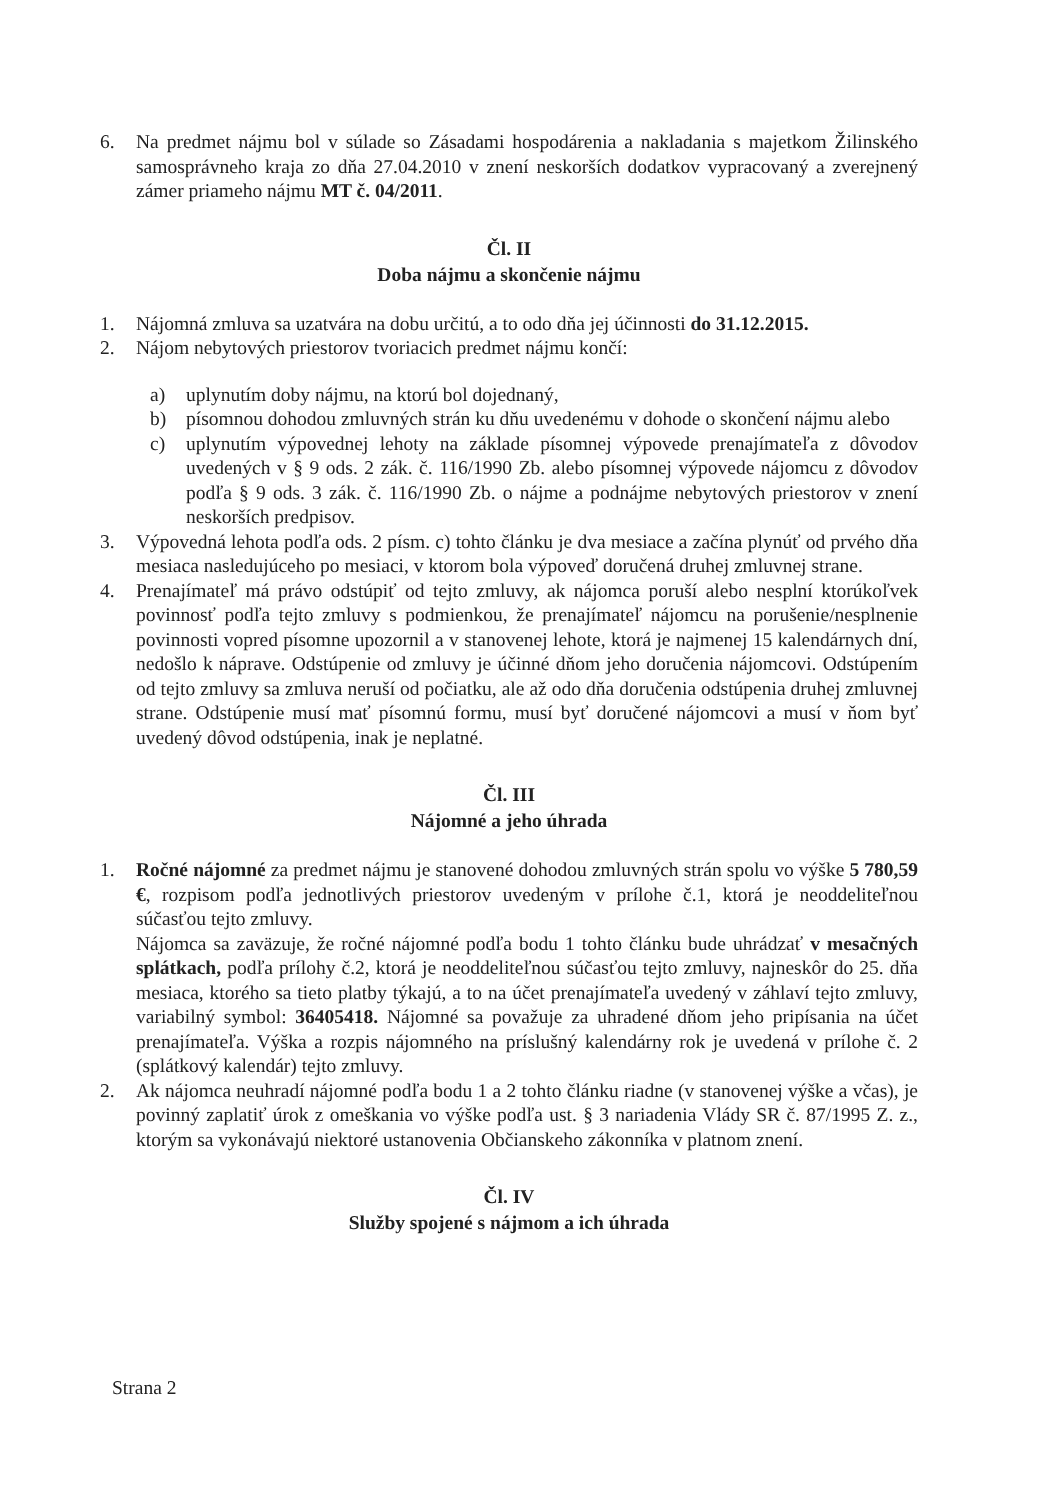6. Na predmet nájmu bol v súlade so Zásadami hospodárenia a nakladania s majetkom Žilinského samosprávneho kraja zo dňa 27.04.2010 v znení neskorších dodatkov vypracovaný a zverejnený zámer priameho nájmu MT č. 04/2011.
Čl. II
Doba nájmu a skončenie nájmu
1. Nájomná zmluva sa uzatvára na dobu určitú, a to odo dňa jej účinnosti do 31.12.2015.
2. Nájom nebytových priestorov tvoriacich predmet nájmu končí:
a) uplynutím doby nájmu, na ktorú bol dojednaný,
b) písomnou dohodou zmluvných strán ku dňu uvedenému v dohode o skončení nájmu alebo
c) uplynutím výpovednej lehoty na základe písomnej výpovede prenajímateľa z dôvodov uvedených v § 9 ods. 2 zák. č. 116/1990 Zb. alebo písomnej výpovede nájomcu z dôvodov podľa § 9 ods. 3 zák. č. 116/1990 Zb. o nájme a podnájme nebytových priestorov v znení neskorších predpisov.
3. Výpovedná lehota podľa ods. 2 písm. c) tohto článku je dva mesiace a začína plynúť od prvého dňa mesiaca nasledujúceho po mesiaci, v ktorom bola výpoveď doručená druhej zmluvnej strane.
4. Prenajímateľ má právo odstúpiť od tejto zmluvy, ak nájomca poruší alebo nesplní ktorúkoľvek povinnosť podľa tejto zmluvy s podmienkou, že prenajímateľ nájomcu na porušenie/nesplnenie povinnosti vopred písomne upozornil a v stanovenej lehote, ktorá je najmenej 15 kalendárnych dní, nedošlo k náprave. Odstúpenie od zmluvy je účinné dňom jeho doručenia nájomcovi. Odstúpením od tejto zmluvy sa zmluva neruší od počiatku, ale až odo dňa doručenia odstúpenia druhej zmluvnej strane. Odstúpenie musí mať písomnú formu, musí byť doručené nájomcovi a musí v ňom byť uvedený dôvod odstúpenia, inak je neplatné.
Čl. III
Nájomné a jeho úhrada
1. Ročné nájomné za predmet nájmu je stanovené dohodou zmluvných strán spolu vo výške 5 780,59 €, rozpisom podľa jednotlivých priestorov uvedeným v prílohe č.1, ktorá je neoddeliteľnou súčasťou tejto zmluvy.
Nájomca sa zaväzuje, že ročné nájomné podľa bodu 1 tohto článku bude uhrádzať v mesačných splátkach, podľa prílohy č.2, ktorá je neoddeliteľnou súčasťou tejto zmluvy, najneskôr do 25. dňa mesiaca, ktorého sa tieto platby týkajú, a to na účet prenajímateľa uvedený v záhlaví tejto zmluvy, variabilný symbol: 36405418. Nájomné sa považuje za uhradené dňom jeho pripísania na účet prenajímateľa. Výška a rozpis nájomného na príslušný kalendárny rok je uvedená v prílohe č. 2 (splátkový kalendár) tejto zmluvy.
2. Ak nájomca neuhradí nájomné podľa bodu 1 a 2 tohto článku riadne (v stanovenej výške a včas), je povinný zaplatiť úrok z omeškania vo výške podľa ust. § 3 nariadenia Vlády SR č. 87/1995 Z. z., ktorým sa vykonávajú niektoré ustanovenia Občianskeho zákonníka v platnom znení.
Čl. IV
Služby spojené s nájmom a ich úhrada
Strana 2